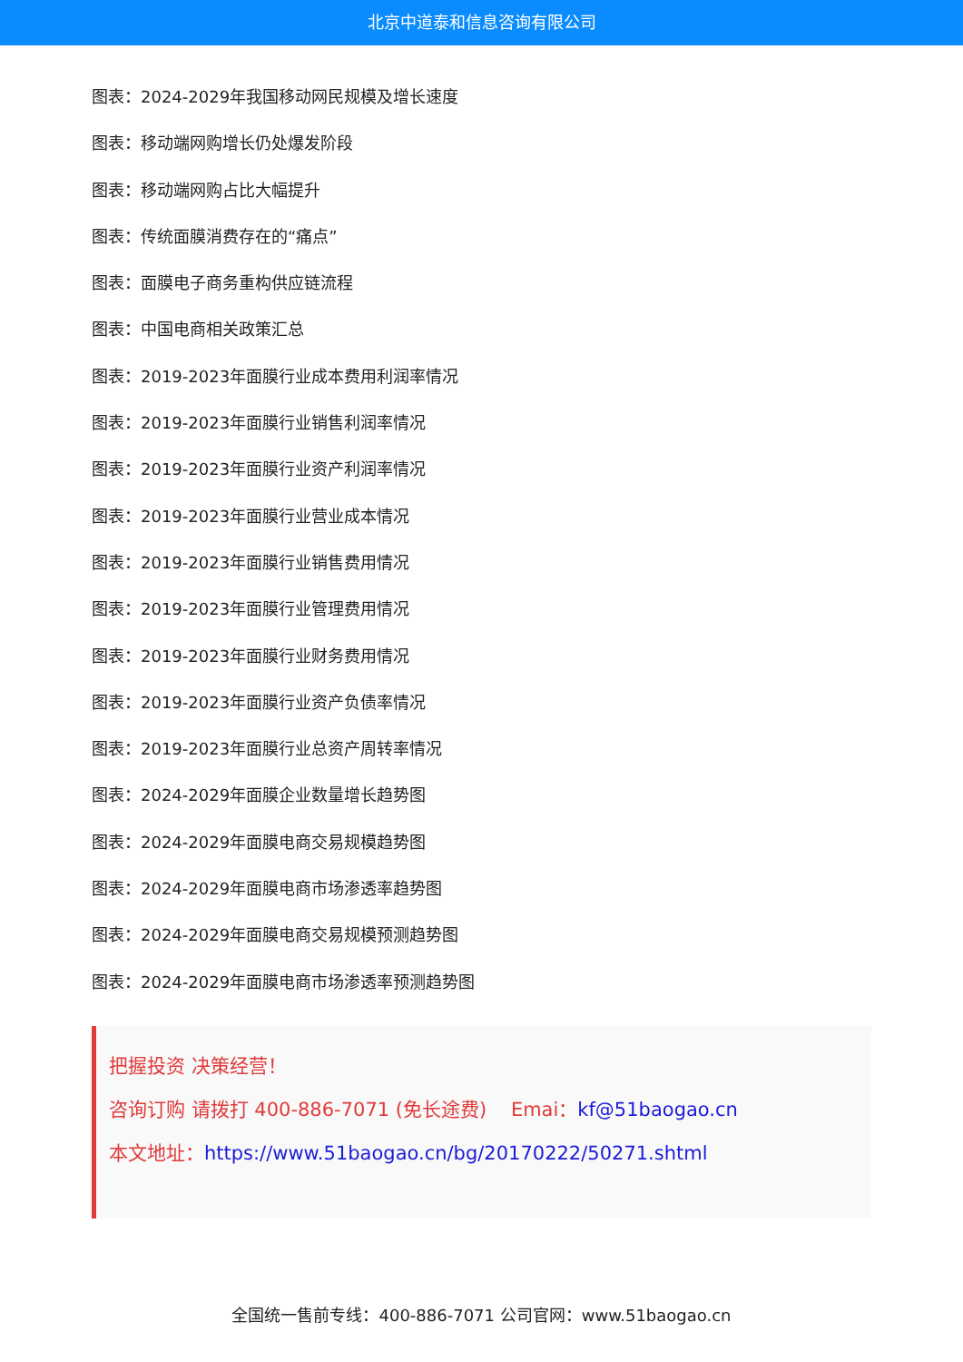北京中道泰和信息咨询有限公司
图表：2024-2029年我国移动网民规模及增长速度
图表：移动端网购增长仍处爆发阶段
图表：移动端网购占比大幅提升
图表：传统面膜消费存在的“痛点”
图表：面膜电子商务重构供应链流程
图表：中国电商相关政策汇总
图表：2019-2023年面膜行业成本费用利润率情况
图表：2019-2023年面膜行业销售利润率情况
图表：2019-2023年面膜行业资产利润率情况
图表：2019-2023年面膜行业营业成本情况
图表：2019-2023年面膜行业销售费用情况
图表：2019-2023年面膜行业管理费用情况
图表：2019-2023年面膜行业财务费用情况
图表：2019-2023年面膜行业资产负债率情况
图表：2019-2023年面膜行业总资产周转率情况
图表：2024-2029年面膜企业数量增长趋势图
图表：2024-2029年面膜电商交易规模趋势图
图表：2024-2029年面膜电商市场渗透率趋势图
图表：2024-2029年面膜电商交易规模预测趋势图
图表：2024-2029年面膜电商市场渗透率预测趋势图
把握投资 决策经营！
咨询订购 请拨打 400-886-7071 (免长途费) Emai：kf@51baogao.cn
本文地址：https://www.51baogao.cn/bg/20170222/50271.shtml
全国统一售前专线：400-886-7071 公司官网：www.51baogao.cn